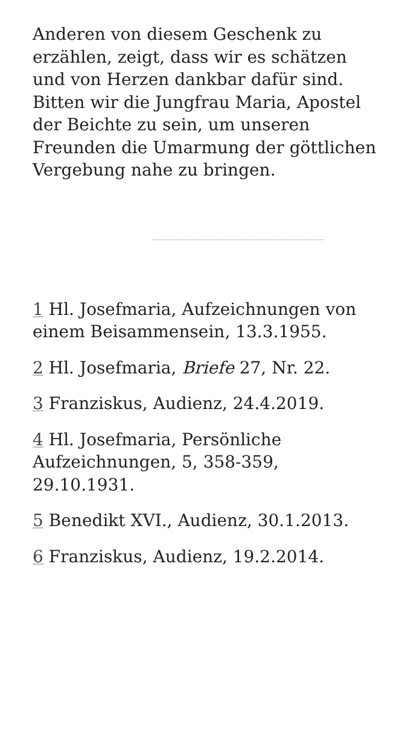Anderen von diesem Geschenk zu erzählen, zeigt, dass wir es schätzen und von Herzen dankbar dafür sind. Bitten wir die Jungfrau Maria, Apostel der Beichte zu sein, um unseren Freunden die Umarmung der göttlichen Vergebung nahe zu bringen.
1 Hl. Josefmaria, Aufzeichnungen von einem Beisammensein, 13.3.1955.
2 Hl. Josefmaria, Briefe 27, Nr. 22.
3 Franziskus, Audienz, 24.4.2019.
4 Hl. Josefmaria, Persönliche Aufzeichnungen, 5, 358-359, 29.10.1931.
5 Benedikt XVI., Audienz, 30.1.2013.
6 Franziskus, Audienz, 19.2.2014.